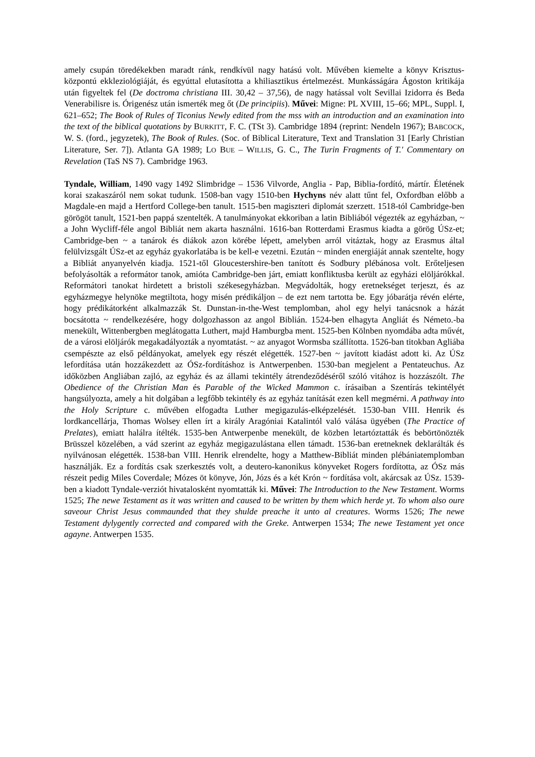amely csupán töredékekben maradt ránk, rendkívül nagy hatású volt. Művében kiemelte a könyv Krisztus-központú ekkleziológiáját, és egyúttal elutasította a khiliasztikus értelmezést. Munkásságára Ágoston kritikája után figyeltek fel (De doctroma christiana III. 30,42 – 37,56), de nagy hatással volt Sevillai Izidorra és Beda Venerabilisre is. Órigenész után ismerték meg őt (De principiis). Művei: Migne: PL XVIII, 15–66; MPL, Suppl. I, 621–652; The Book of Rules of Ticonius Newly edited from the mss with an introduction and an examination into the text of the biblical quotations by BURKITT, F. C. (TSt 3). Cambridge 1894 (reprint: Nendeln 1967); BABCOCK, W. S. (ford., jegyzetek), The Book of Rules. (Soc. of Biblical Literature, Text and Translation 31 [Early Christian Literature, Ser. 7]). Atlanta GA 1989; LO BUE – WILLIS, G. C., The Turin Fragments of T.' Commentary on Revelation (TaS NS 7). Cambridge 1963.
Tyndale, William, 1490 vagy 1492 Slimbridge – 1536 Vilvorde, Anglia - Pap, Biblia-fordító, mártír. Életének korai szakaszáról nem sokat tudunk. 1508-ban vagy 1510-ben Hychyns név alatt tűnt fel, Oxfordban előbb a Magdale-en majd a Hertford College-ben tanult. 1515-ben magiszteri diplomát szerzett. 1518-tól Cambridge-ben görögöt tanult, 1521-ben pappá szentelték. A tanulmányokat ekkoriban a latin Bibliából végezték az egyházban, ~ a John Wycliff-féle angol Bibliát nem akarta használni. 1616-ban Rotterdami Erasmus kiadta a görög ÚSz-et; Cambridge-ben ~ a tanárok és diákok azon körébe lépett, amelyben arról vitáztak, hogy az Erasmus által felülvizsgált ÚSz-et az egyház gyakorlatába is be kell-e vezetni. Ezután ~ minden energiáját annak szentelte, hogy a Bibliát anyanyelvén kiadja. 1521-től Gloucestershire-ben tanított és Sodbury plébánosa volt. Erőteljesen befolyásolták a reformátor tanok, amióta Cambridge-ben járt, emiatt konfliktusba került az egyházi elöljárókkal. Reformátori tanokat hirdetett a bristoli székesegyházban. Megvádolták, hogy eretnekséget terjeszt, és az egyházmegye helynöke megtiltota, hogy misén prédikáljon – de ezt nem tartotta be. Egy jóbarátja révén elérte, hogy prédikátorként alkalmazzák St. Dunstan-in-the-West templomban, ahol egy helyi tanácsnok a házát bocsátotta ~ rendelkezésére, hogy dolgozhasson az angol Biblián. 1524-ben elhagyta Angliát és Németo.-ba menekült, Wittenbergben meglátogatta Luthert, majd Hamburgba ment. 1525-ben Kölnben nyomdába adta művét, de a városi elöljárók megakadályozták a nyomtatást. ~ az anyagot Wormsba szállította. 1526-ban titokban Agliába csempészte az első példányokat, amelyek egy részét elégették. 1527-ben ~ javított kiadást adott ki. Az ÚSz lefordítása után hozzákezdett az ÓSz-fordításhoz is Antwerpenben. 1530-ban megjelent a Pentateuchus. Az időközben Angliában zajló, az egyház és az állami tekintély átrendeződéséről szóló vitához is hozzászólt. The Obedience of the Christian Man és Parable of the Wicked Mammon c. írásaiban a Szentírás tekintélyét hangsúlyozta, amely a hit dolgában a legfőbb tekintély és az egyház tanítását ezen kell megmérni. A pathway into the Holy Scripture c. művében elfogadta Luther megigazulás-elképzelését. 1530-ban VIII. Henrik és lordkancellárja, Thomas Wolsey ellen írt a király Aragóniai Katalintól való válása ügyében (The Practice of Prelates), emiatt halálra ítélték. 1535-ben Antwerpenbe menekült, de közben letartóztatták és bebörtönözték Brüsszel közelében, a vád szerint az egyház megigazulástana ellen támadt. 1536-ban eretneknek deklarálták és nyilvánosan elégették. 1538-ban VIII. Henrik elrendelte, hogy a Matthew-Bibliát minden plébániatemplomban használják. Ez a fordítás csak szerkesztés volt, a deutero-kanonikus könyveket Rogers fordította, az ÓSz más részeit pedig Miles Coverdale; Mózes öt könyve, Jón, Józs és a két Krón ~ fordítása volt, akárcsak az ÚSz. 1539-ben a kiadott Tyndale-verziót hivatalosként nyomtatták ki. Művei: The Introduction to the New Testament. Worms 1525; The newe Testament as it was written and caused to be written by them which herde yt. To whom also oure saveour Christ Jesus commaunded that they shulde preache it unto al creatures. Worms 1526; The newe Testament dylygently corrected and compared with the Greke. Antwerpen 1534; The newe Testament yet once agayne. Antwerpen 1535.